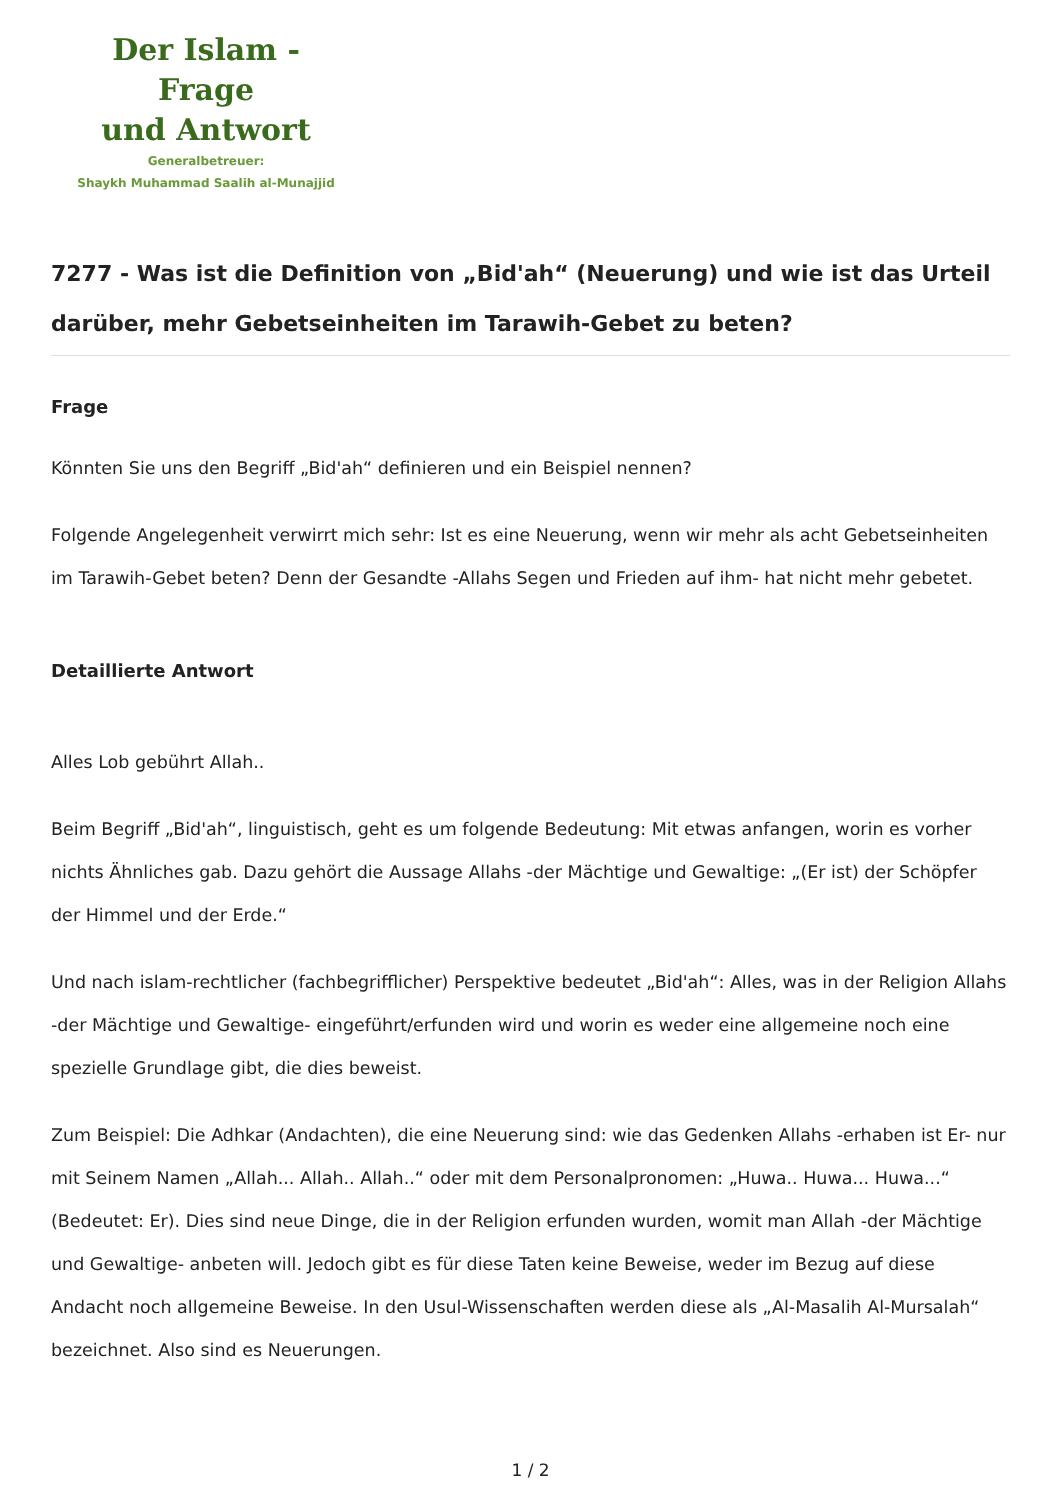Der Islam - Frage
und Antwort
Generalbetreuer:
Shaykh Muhammad Saalih al-Munajjid
7277 - Was ist die Definition von „Bid'ah“ (Neuerung) und wie ist das Urteil darüber, mehr Gebetseinheiten im Tarawih-Gebet zu beten?
Frage
Könnten Sie uns den Begriff „Bid'ah“ definieren und ein Beispiel nennen?
Folgende Angelegenheit verwirrt mich sehr: Ist es eine Neuerung, wenn wir mehr als acht Gebetseinheiten im Tarawih-Gebet beten? Denn der Gesandte -Allahs Segen und Frieden auf ihm- hat nicht mehr gebetet.
Detaillierte Antwort
Alles Lob gebührt Allah..
Beim Begriff „Bid'ah“, linguistisch, geht es um folgende Bedeutung: Mit etwas anfangen, worin es vorher nichts Ähnliches gab. Dazu gehört die Aussage Allahs -der Mächtige und Gewaltige: „(Er ist) der Schöpfer der Himmel und der Erde.“
Und nach islam-rechtlicher (fachbegrifflicher) Perspektive bedeutet „Bid'ah“: Alles, was in der Religion Allahs -der Mächtige und Gewaltige- eingeführt/erfunden wird und worin es weder eine allgemeine noch eine spezielle Grundlage gibt, die dies beweist.
Zum Beispiel: Die Adhkar (Andachten), die eine Neuerung sind: wie das Gedenken Allahs -erhaben ist Er- nur mit Seinem Namen „Allah... Allah.. Allah..“ oder mit dem Personalpronomen: „Huwa.. Huwa... Huwa...“ (Bedeutet: Er). Dies sind neue Dinge, die in der Religion erfunden wurden, womit man Allah -der Mächtige und Gewaltige- anbeten will. Jedoch gibt es für diese Taten keine Beweise, weder im Bezug auf diese Andacht noch allgemeine Beweise. In den Usul-Wissenschaften werden diese als „Al-Masalih Al-Mursalah“ bezeichnet. Also sind es Neuerungen.
1 / 2